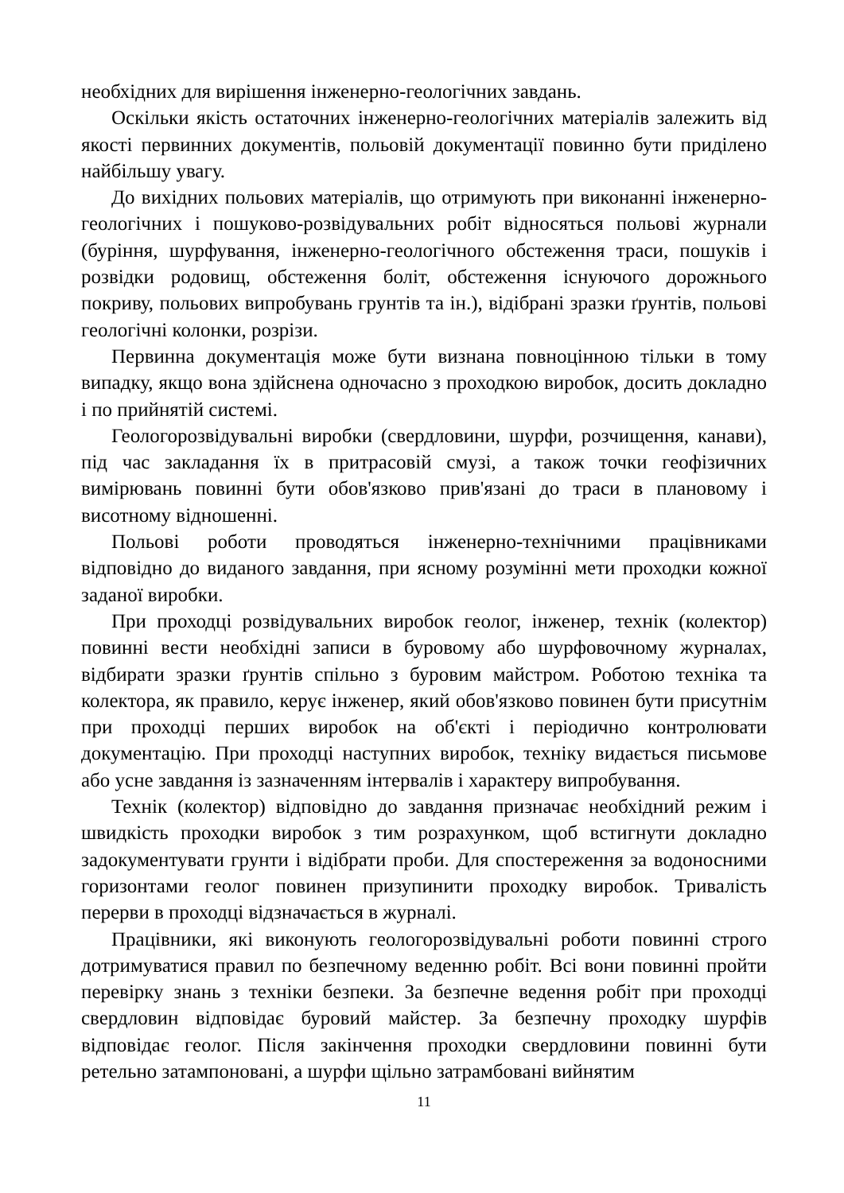необхідних для вирішення інженерно-геологічних завдань.
Оскільки якість остаточних інженерно-геологічних матеріалів залежить від якості первинних документів, польовій документації повинно бути приділено найбільшу увагу.
До вихідних польових матеріалів, що отримують при виконанні інженерно-геологічних і пошуково-розвідувальних робіт відносяться польові журнали (буріння, шурфування, інженерно-геологічного обстеження траси, пошуків і розвідки родовищ, обстеження боліт, обстеження існуючого дорожнього покриву, польових випробувань грунтів та ін.), відібрані зразки ґрунтів, польові геологічні колонки, розрізи.
Первинна документація може бути визнана повноцінною тільки в тому випадку, якщо вона здійснена одночасно з проходкою виробок, досить докладно і по прийнятій системі.
Геологорозвідувальні виробки (свердловини, шурфи, розчищення, канави), під час закладання їх в притрасовій смузі, а також точки геофізичних вимірювань повинні бути обов'язково прив'язані до траси в плановому і висотному відношенні.
Польові роботи проводяться інженерно-технічними працівниками відповідно до виданого завдання, при ясному розумінні мети проходки кожної заданої виробки.
При проходці розвідувальних виробок геолог, інженер, технік (колектор) повинні вести необхідні записи в буровому або шурфовочному журналах, відбирати зразки ґрунтів спільно з буровим майстром. Роботою техніка та колектора, як правило, керує інженер, який обов'язково повинен бути присутнім при проходці перших виробок на об'єкті і періодично контролювати документацію. При проходці наступних виробок, техніку видається письмове або усне завдання із зазначенням інтервалів і характеру випробування.
Технік (колектор) відповідно до завдання призначає необхідний режим і швидкість проходки виробок з тим розрахунком, щоб встигнути докладно задокументувати грунти і відібрати проби. Для спостереження за водоносними горизонтами геолог повинен призупинити проходку виробок. Тривалість перерви в проходці відзначається в журналі.
Працівники, які виконують геологорозвідувальні роботи повинні строго дотримуватися правил по безпечному веденню робіт. Всі вони повинні пройти перевірку знань з техніки безпеки. За безпечне ведення робіт при проходці свердловин відповідає буровий майстер. За безпечну проходку шурфів відповідає геолог. Після закінчення проходки свердловини повинні бути ретельно затампоновані, а шурфи щільно затрамбовані вийнятим
11